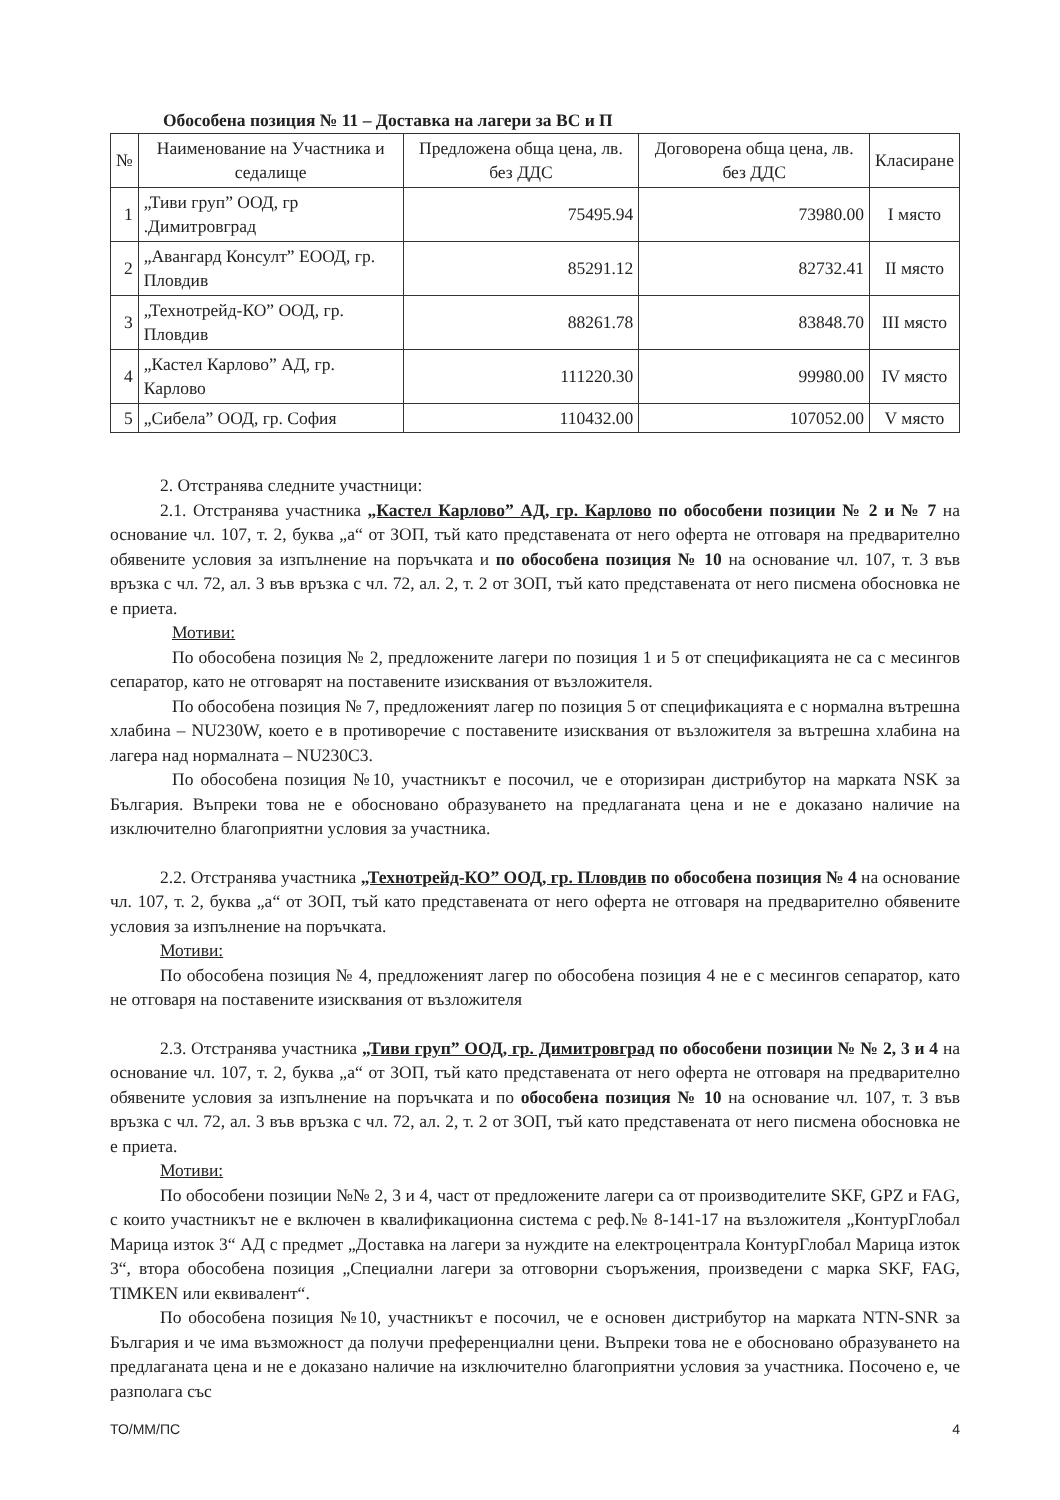Обособена позиция № 11 – Доставка на лагери за ВС и П
| № | Наименование на Участника и седалище | Предложена обща цена, лв. без ДДС | Договорена обща цена, лв. без ДДС | Класиране |
| --- | --- | --- | --- | --- |
| 1 | „Тиви груп” ООД, гр .Димитровград | 75495.94 | 73980.00 | I място |
| 2 | „Авангард Консулт” ЕООД, гр. Пловдив | 85291.12 | 82732.41 | II място |
| 3 | „Технотрейд-КО” ООД, гр. Пловдив | 88261.78 | 83848.70 | III място |
| 4 | „Кастел Карлово” АД, гр. Карлово | 111220.30 | 99980.00 | IV място |
| 5 | „Сибела” ООД, гр. София | 110432.00 | 107052.00 | V място |
2. Отстранява следните участници:
2.1. Отстранява участника „Кастел Карлово” АД, гр. Карлово по обособени позиции № 2 и № 7 на основание чл. 107, т. 2, буква „а“ от ЗОП, тъй като представената от него оферта не отговаря на предварително обявените условия за изпълнение на поръчката и по обособена позиция № 10 на основание чл. 107, т. 3 във връзка с чл. 72, ал. 3 във връзка с чл. 72, ал. 2, т. 2 от ЗОП, тъй като представената от него писмена обосновка не е приета.
Мотиви:
По обособена позиция № 2, предложените лагери по позиция 1 и 5 от спецификацията не са с месингов сепаратор, като не отговарят на поставените изисквания от възложителя.
По обособена позиция № 7, предложеният лагер по позиция 5 от спецификацията е с нормална вътрешна хлабина – NU230W, което е в противоречие с поставените изисквания от възложителя за вътрешна хлабина на лагера над нормалната – NU230C3.
По обособена позиция №10, участникът е посочил, че е оторизиран дистрибутор на марката NSK за България. Въпреки това не е обосновано образуването на предлаганата цена и не е доказано наличие на изключително благоприятни условия за участника.
2.2. Отстранява участника „Технотрейд-КО” ООД, гр. Пловдив по обособена позиция № 4 на основание чл. 107, т. 2, буква „а“ от ЗОП, тъй като представената от него оферта не отговаря на предварително обявените условия за изпълнение на поръчката.
Мотиви:
По обособена позиция № 4, предложеният лагер по обособена позиция 4 не е с месингов сепаратор, като не отговаря на поставените изисквания от възложителя
2.3. Отстранява участника „Тиви груп” ООД, гр. Димитровград по обособени позиции № № 2, 3 и 4 на основание чл. 107, т. 2, буква „а“ от ЗОП, тъй като представената от него оферта не отговаря на предварително обявените условия за изпълнение на поръчката и по обособена позиция № 10 на основание чл. 107, т. 3 във връзка с чл. 72, ал. 3 във връзка с чл. 72, ал. 2, т. 2 от ЗОП, тъй като представената от него писмена обосновка не е приета.
Мотиви:
По обособени позиции №№ 2, 3 и 4, част от предложените лагери са от производителите SKF, GPZ и FAG, с които участникът не е включен в квалификационна система с реф.№ 8-141-17 на възложителя „КонтурГлобал Марица изток 3“ АД с предмет „Доставка на лагери за нуждите на електроцентрала КонтурГлобал Марица изток 3“, втора обособена позиция „Специални лагери за отговорни съоръжения, произведени с марка SKF, FAG, TIMKEN или еквивалент“.
По обособена позиция №10, участникът е посочил, че е основен дистрибутор на марката NTN-SNR за България и че има възможност да получи преференциални цени. Въпреки това не е обосновано образуването на предлаганата цена и не е доказано наличие на изключително благоприятни условия за участника. Посочено е, че разполага със
ТО/ММ/ПС 4